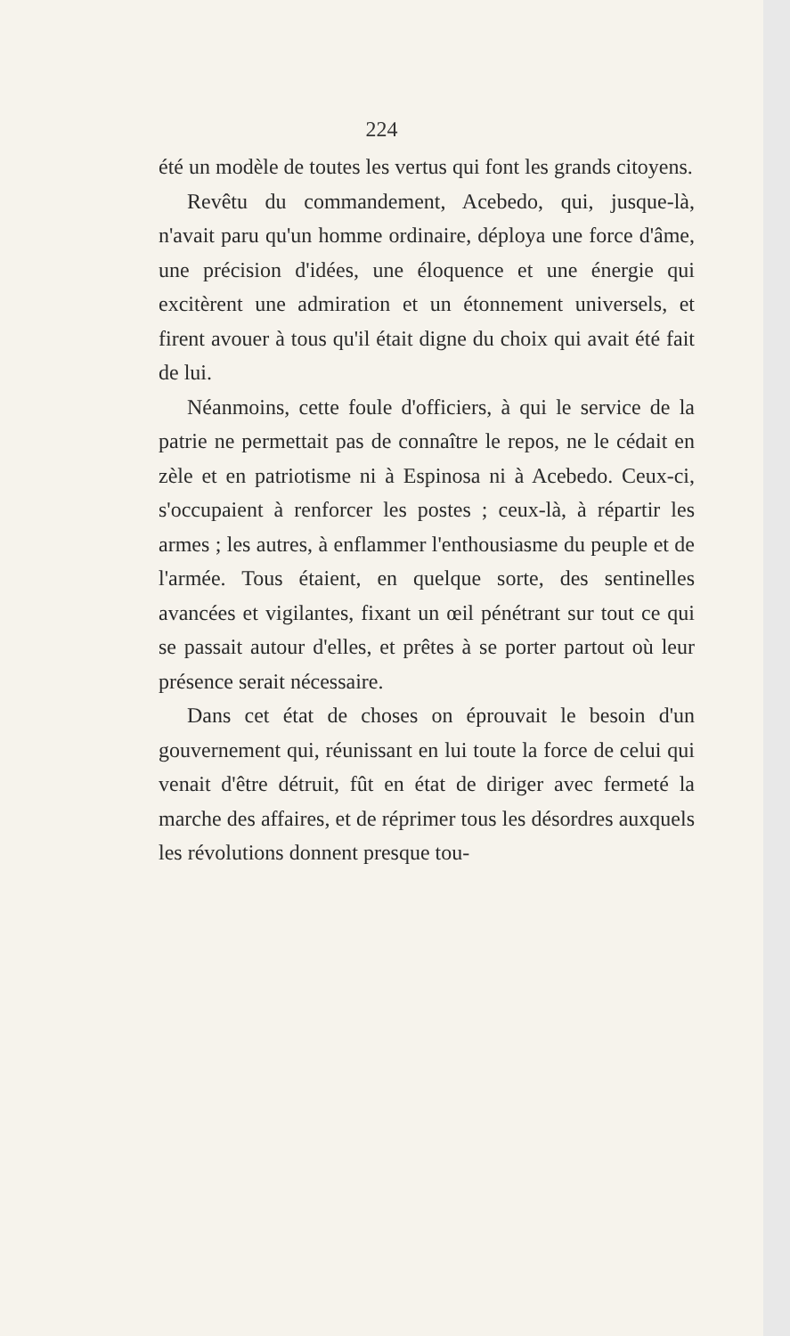224
été un modèle de toutes les vertus qui font les grands citoyens.
Revêtu du commandement, Acebedo, qui, jusque-là, n'avait paru qu'un homme ordinaire, déploya une force d'âme, une précision d'idées, une éloquence et une énergie qui excitèrent une admiration et un étonnement universels, et firent avouer à tous qu'il était digne du choix qui avait été fait de lui.
Néanmoins, cette foule d'officiers, à qui le service de la patrie ne permettait pas de connaître le repos, ne le cédait en zèle et en patriotisme ni à Espinosa ni à Acebedo. Ceux-ci, s'occupaient à renforcer les postes ; ceux-là, à répartir les armes ; les autres, à enflammer l'enthousiasme du peuple et de l'armée. Tous étaient, en quelque sorte, des sentinelles avancées et vigilantes, fixant un œil pénétrant sur tout ce qui se passait autour d'elles, et prêtes à se porter partout où leur présence serait nécessaire.
Dans cet état de choses on éprouvait le besoin d'un gouvernement qui, réunissant en lui toute la force de celui qui venait d'être détruit, fût en état de diriger avec fermeté la marche des affaires, et de réprimer tous les désordres auxquels les révolutions donnent presque tou-